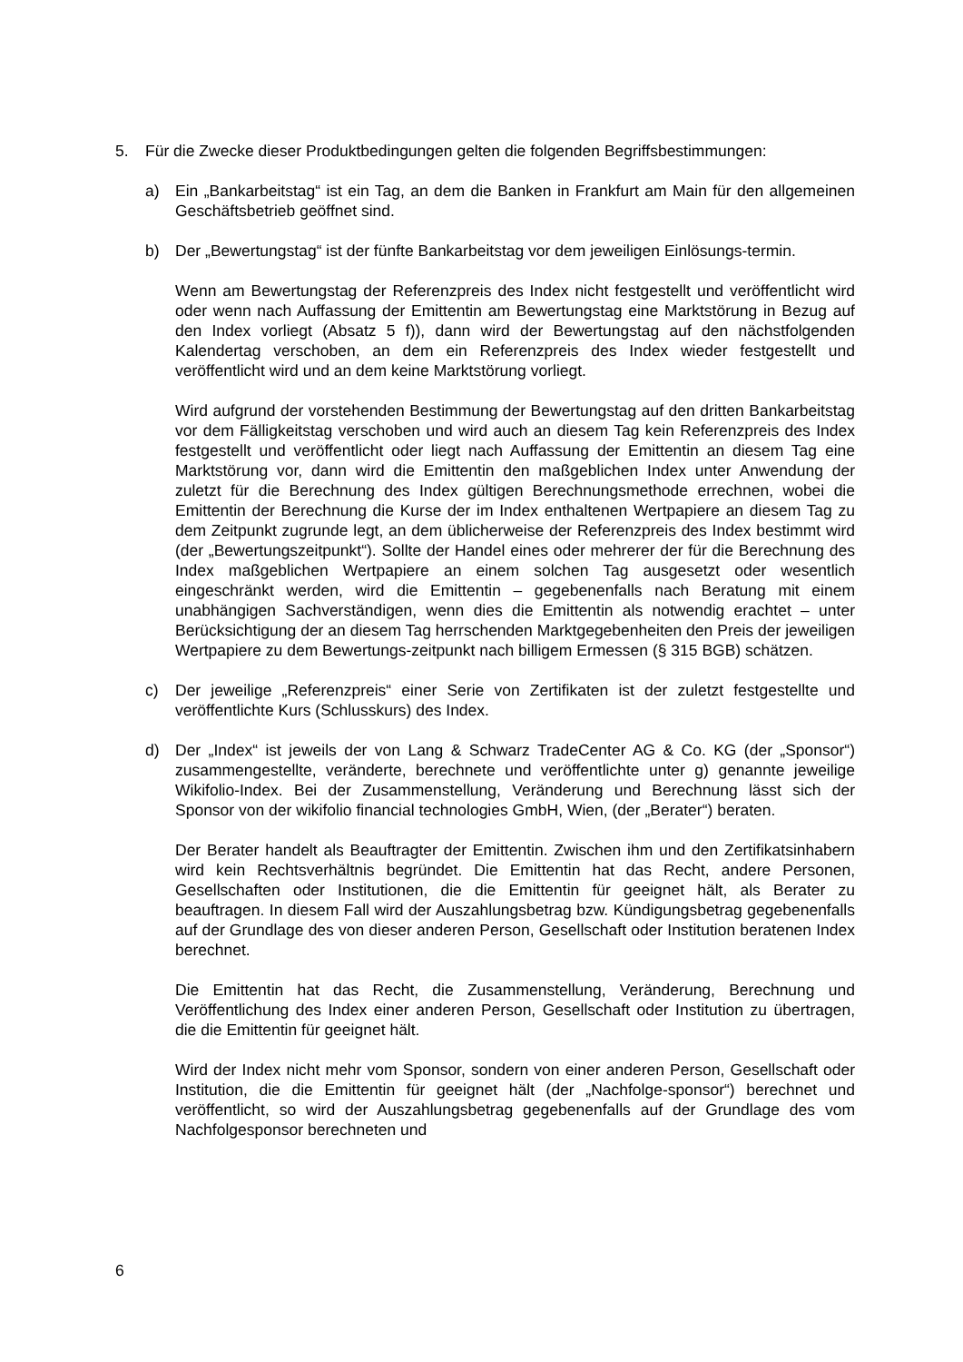5. Für die Zwecke dieser Produktbedingungen gelten die folgenden Begriffsbestimmungen:
a) Ein „Bankarbeitstag“ ist ein Tag, an dem die Banken in Frankfurt am Main für den allgemeinen Geschäftsbetrieb geöffnet sind.
b) Der „Bewertungstag“ ist der fünfte Bankarbeitstag vor dem jeweiligen Einlösungs-termin.
Wenn am Bewertungstag der Referenzpreis des Index nicht festgestellt und veröffentlicht wird oder wenn nach Auffassung der Emittentin am Bewertungstag eine Marktstörung in Bezug auf den Index vorliegt (Absatz 5 f)), dann wird der Bewertungstag auf den nächstfolgenden Kalendertag verschoben, an dem ein Referenzpreis des Index wieder festgestellt und veröffentlicht wird und an dem keine Marktstörung vorliegt.
Wird aufgrund der vorstehenden Bestimmung der Bewertungstag auf den dritten Bankarbeitstag vor dem Fälligkeitstag verschoben und wird auch an diesem Tag kein Referenzpreis des Index festgestellt und veröffentlicht oder liegt nach Auffassung der Emittentin an diesem Tag eine Marktstörung vor, dann wird die Emittentin den maßgeblichen Index unter Anwendung der zuletzt für die Berechnung des Index gültigen Berechnungsmethode errechnen, wobei die Emittentin der Berechnung die Kurse der im Index enthaltenen Wertpapiere an diesem Tag zu dem Zeitpunkt zugrunde legt, an dem üblicherweise der Referenzpreis des Index bestimmt wird (der „Bewertungszeitpunkt“). Sollte der Handel eines oder mehrerer der für die Berechnung des Index maßgeblichen Wertpapiere an einem solchen Tag ausgesetzt oder wesentlich eingeschränkt werden, wird die Emittentin – gegebenenfalls nach Beratung mit einem unabhängigen Sachverständigen, wenn dies die Emittentin als notwendig erachtet – unter Berücksichtigung der an diesem Tag herrschenden Marktgegebenheiten den Preis der jeweiligen Wertpapiere zu dem Bewertungs-zeitpunkt nach billigem Ermessen (§ 315 BGB) schätzen.
c) Der jeweilige „Referenzpreis“ einer Serie von Zertifikaten ist der zuletzt festgestellte und veröffentlichte Kurs (Schlusskurs) des Index.
d) Der „Index“ ist jeweils der von Lang & Schwarz TradeCenter AG & Co. KG (der „Sponsor“) zusammengestellte, veränderte, berechnete und veröffentlichte unter g) genannte jeweilige Wikifolio-Index. Bei der Zusammenstellung, Veränderung und Berechnung lässt sich der Sponsor von der wikifolio financial technologies GmbH, Wien, (der „Berater“) beraten.
Der Berater handelt als Beauftragter der Emittentin. Zwischen ihm und den Zertifikatsinhabern wird kein Rechtsverhältnis begründet. Die Emittentin hat das Recht, andere Personen, Gesellschaften oder Institutionen, die die Emittentin für geeignet hält, als Berater zu beauftragen. In diesem Fall wird der Auszahlungsbetrag bzw. Kündigungsbetrag gegebenenfalls auf der Grundlage des von dieser anderen Person, Gesellschaft oder Institution beratenen Index berechnet.
Die Emittentin hat das Recht, die Zusammenstellung, Veränderung, Berechnung und Veröffentlichung des Index einer anderen Person, Gesellschaft oder Institution zu übertragen, die die Emittentin für geeignet hält.
Wird der Index nicht mehr vom Sponsor, sondern von einer anderen Person, Gesellschaft oder Institution, die die Emittentin für geeignet hält (der „Nachfolge-sponsor“) berechnet und veröffentlicht, so wird der Auszahlungsbetrag gegebenenfalls auf der Grundlage des vom Nachfolgesponsor berechneten und
6